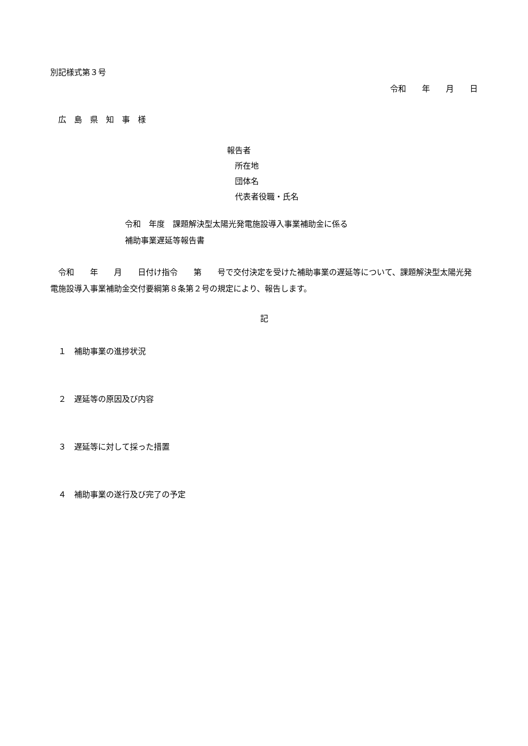別記様式第３号
令和　　年　　月　　日
　広　島　県　知　事　様
報告者
　所在地
　団体名
　代表者役職・氏名
令和　年度　課題解決型太陽光発電施設導入事業補助金に係る
補助事業遅延等報告書
　令和　　年　　月　　日付け指令　　第　　号で交付決定を受けた補助事業の遅延等について、課題解決型太陽光発電施設導入事業補助金交付要綱第８条第２号の規定により、報告します。
記
　１　補助事業の進捗状況
　２　遅延等の原因及び内容
　３　遅延等に対して採った措置
　４　補助事業の遂行及び完了の予定